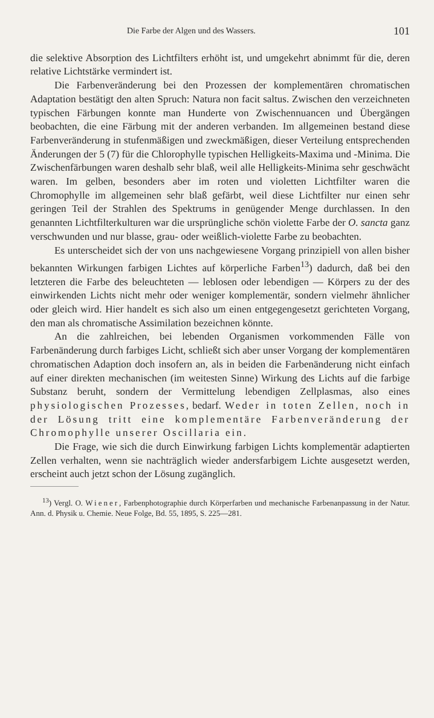Die Farbe der Algen und des Wassers. 101
die selektive Absorption des Lichtfilters erhöht ist, und umgekehrt abnimmt für die, deren relative Lichtstärke vermindert ist.
Die Farbenveränderung bei den Prozessen der komplementären chromatischen Adaptation bestätigt den alten Spruch: Natura non facit saltus. Zwischen den verzeichneten typischen Färbungen konnte man Hunderte von Zwischennuancen und Übergängen beobachten, die eine Färbung mit der anderen verbanden. Im allgemeinen bestand diese Farbenveränderung in stufenmäßigen und zweckmäßigen, dieser Verteilung entsprechenden Änderungen der 5 (7) für die Chlorophylle typischen Helligkeits-Maxima und -Minima. Die Zwischenfärbungen waren deshalb sehr blaß, weil alle Helligkeits-Minima sehr geschwächt waren. Im gelben, besonders aber im roten und violetten Lichtfilter waren die Chromophylle im allgemeinen sehr blaß gefärbt, weil diese Lichtfilter nur einen sehr geringen Teil der Strahlen des Spektrums in genügender Menge durchlassen. In den genannten Lichtfilterkulturen war die ursprüngliche schön violette Farbe der O. sancta ganz verschwunden und nur blasse, grau- oder weißlich-violette Farbe zu beobachten.
Es unterscheidet sich der von uns nachgewiesene Vorgang prinzipiell von allen bisher bekannten Wirkungen farbigen Lichtes auf körperliche Farben<sup>13</sup>) dadurch, daß bei den letzteren die Farbe des beleuchteten — leblosen oder lebendigen — Körpers zu der des einwirkenden Lichts nicht mehr oder weniger komplementär, sondern vielmehr ähnlicher oder gleich wird. Hier handelt es sich also um einen entgegengesetzt gerichteten Vorgang, den man als chromatische Assimilation bezeichnen könnte.
An die zahlreichen, bei lebenden Organismen vorkommenden Fälle von Farbenänderung durch farbiges Licht, schließt sich aber unser Vorgang der komplementären chromatischen Adaption doch insofern an, als in beiden die Farbenänderung nicht einfach auf einer direkten mechanischen (im weitesten Sinne) Wirkung des Lichts auf die farbige Substanz beruht, sondern der Vermittelung lebendigen Zellplasmas, also eines physiologischen Prozesses, bedarf. Weder in toten Zellen, noch in der Lösung tritt eine komplementäre Farbenveränderung der Chromophylle unserer Oscillaria ein.
Die Frage, wie sich die durch Einwirkung farbigen Lichts komplementär adaptierten Zellen verhalten, wenn sie nachträglich wieder andersfarbigem Lichte ausgesetzt werden, erscheint auch jetzt schon der Lösung zugänglich.
<sup>13</sup>) Vergl. O. Wiener, Farbenphotographie durch Körperfarben und mechanische Farbenanpassung in der Natur. Ann. d. Physik u. Chemie. Neue Folge, Bd. 55, 1895, S. 225—281.